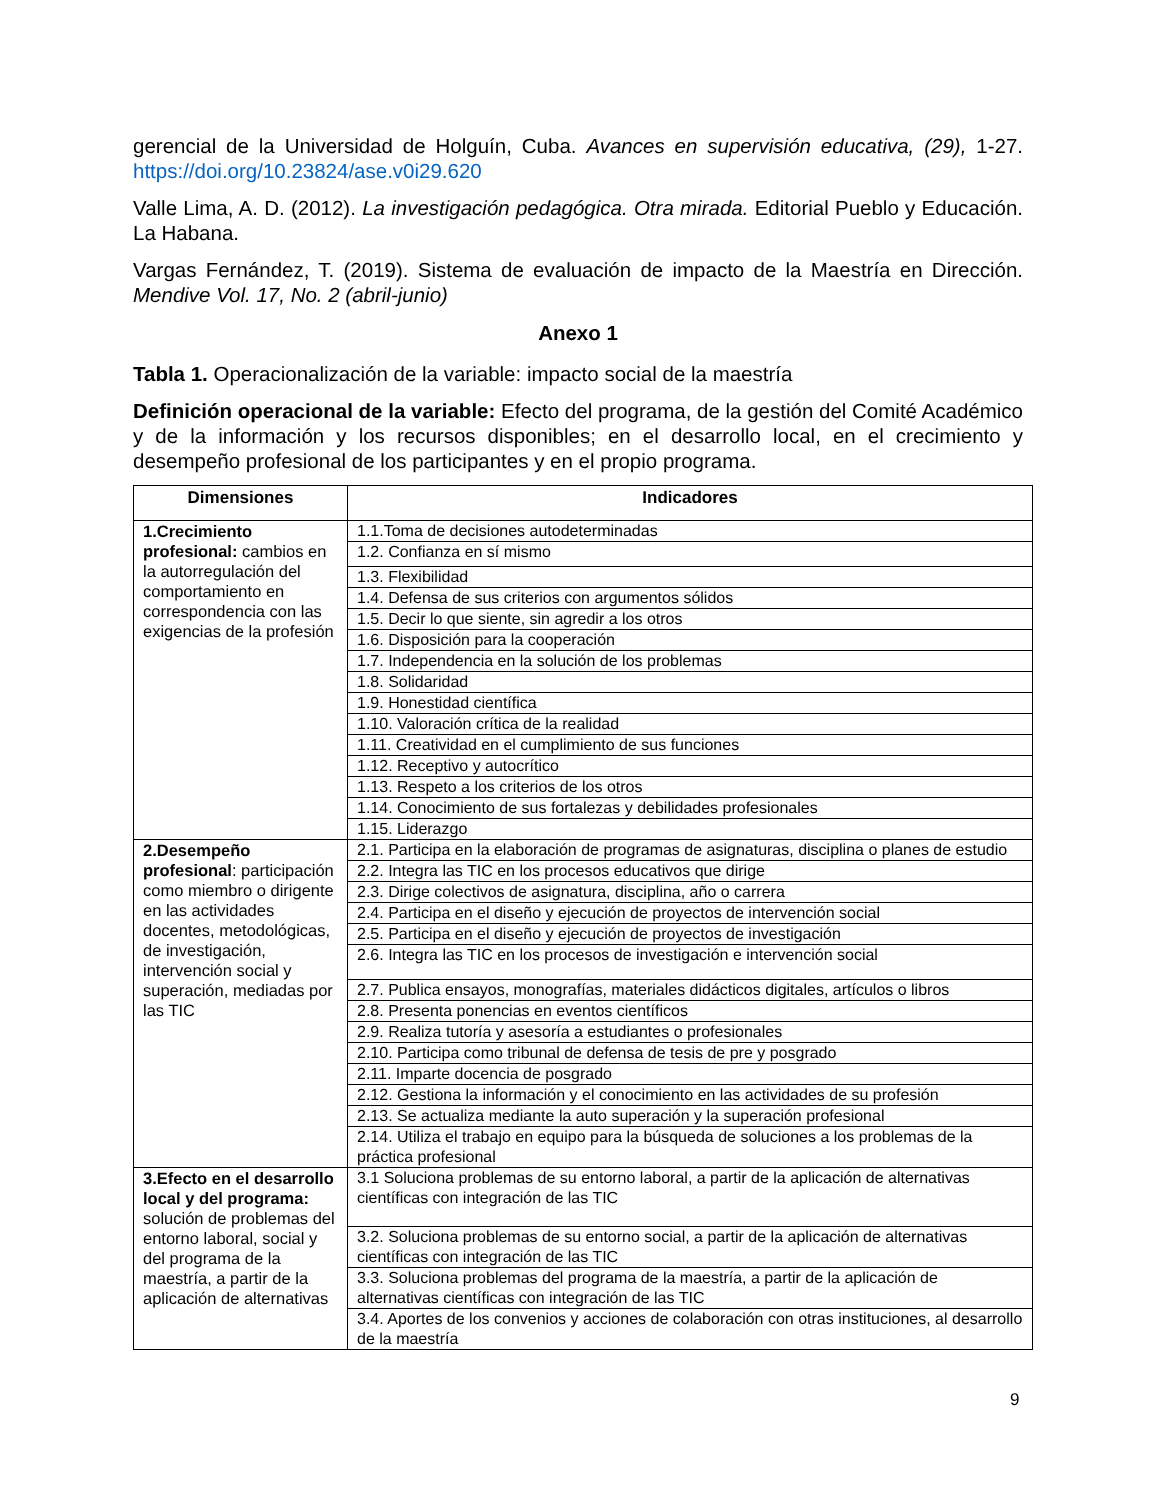gerencial de la Universidad de Holguín, Cuba. Avances en supervisión educativa, (29), 1-27. https://doi.org/10.23824/ase.v0i29.620
Valle Lima, A. D. (2012). La investigación pedagógica. Otra mirada. Editorial Pueblo y Educación. La Habana.
Vargas Fernández, T. (2019). Sistema de evaluación de impacto de la Maestría en Dirección. Mendive Vol. 17, No. 2 (abril-junio)
Anexo 1
Tabla 1. Operacionalización de la variable: impacto social de la maestría
Definición operacional de la variable: Efecto del programa, de la gestión del Comité Académico y de la información y los recursos disponibles; en el desarrollo local, en el crecimiento y desempeño profesional de los participantes y en el propio programa.
| Dimensiones | Indicadores |
| --- | --- |
| 1.Crecimiento profesional: cambios en la autorregulación del comportamiento en correspondencia con las exigencias de la profesión | 1.1.Toma de decisiones autodeterminadas |
| | 1.2. Confianza en sí mismo |
| | 1.3. Flexibilidad |
| | 1.4. Defensa de sus criterios con argumentos sólidos |
| | 1.5. Decir lo que siente, sin agredir a los otros |
| | 1.6. Disposición para la cooperación |
| | 1.7. Independencia en la solución de los problemas |
| | 1.8. Solidaridad |
| | 1.9. Honestidad científica |
| | 1.10. Valoración crítica de la realidad |
| | 1.11. Creatividad en el cumplimiento de sus funciones |
| | 1.12. Receptivo y autocrítico |
| | 1.13. Respeto a los criterios de los otros |
| | 1.14. Conocimiento de sus fortalezas y debilidades profesionales |
| | 1.15. Liderazgo |
| 2.Desempeño profesional : participación como miembro o dirigente en las actividades docentes, metodológicas, de investigación, intervención social y superación, mediadas por las TIC | 2.1. Participa en la elaboración de programas de asignaturas, disciplina o planes de estudio |
| | 2.2. Integra las TIC en los procesos educativos que dirige |
| | 2.3. Dirige colectivos de asignatura, disciplina, año o carrera |
| | 2.4. Participa en el diseño y ejecución de proyectos de intervención social |
| | 2.5. Participa en el diseño y ejecución de proyectos de investigación |
| | 2.6. Integra las TIC en los procesos de investigación e intervención social |
| | 2.7. Publica ensayos, monografías, materiales didácticos digitales, artículos o libros |
| | 2.8. Presenta ponencias en eventos científicos |
| | 2.9. Realiza tutoría y asesoría a estudiantes o profesionales |
| | 2.10. Participa como tribunal de defensa de tesis de pre y posgrado |
| | 2.11. Imparte docencia de posgrado |
| | 2.12. Gestiona la información y el conocimiento en las actividades de su profesión |
| | 2.13. Se actualiza mediante la auto superación y la superación profesional |
| | 2.14. Utiliza el trabajo en equipo para la búsqueda de soluciones a los problemas de la práctica profesional |
| 3.Efecto en el desarrollo local y del programa: solución de problemas del entorno laboral, social y del programa de la maestría, a partir de la aplicación de alternativas | 3.1 Soluciona problemas de su entorno laboral, a partir de la aplicación de alternativas científicas con integración de las TIC |
| | 3.2. Soluciona problemas de su entorno social, a partir de la aplicación de alternativas científicas con integración de las TIC |
| | 3.3. Soluciona problemas del programa de la maestría, a partir de la aplicación de alternativas científicas con integración de las TIC |
| | 3.4. Aportes de los convenios y acciones de colaboración con otras instituciones, al desarrollo de la maestría |
9